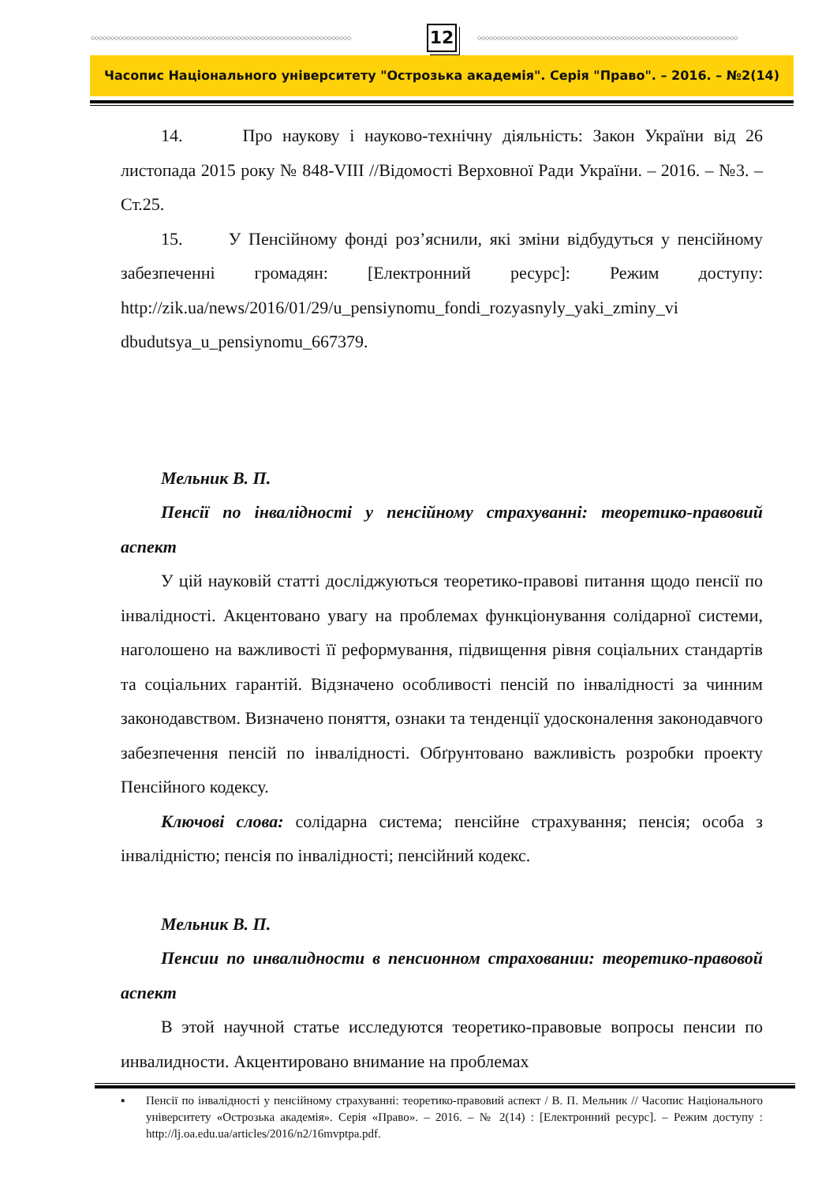◇◇◇◇◇◇◇◇◇◇◇◇◇◇◇◇◇◇◇◇◇◇◇◇◇◇◇◇◇◇◇◇◇◇◇◇◇◇◇◇◇◇◇◇◇◇◇◇◇◇◇◇◇◇◇◇◇◇◇◇◇◇◇◇◇◇
12
◇◇◇◇◇◇◇◇◇◇◇◇◇◇◇◇◇◇◇◇◇◇◇◇◇◇◇◇◇◇◇◇◇◇◇◇◇◇◇◇◇◇◇◇◇◇◇◇◇◇◇◇◇◇◇◇◇◇◇◇◇◇◇◇◇◇
Часопис Національного університету "Острозька академія". Серія "Право". – 2016. – №2(14)
14. Про наукову і науково-технічну діяльність: Закон України від 26 листопада 2015 року № 848-VIII //Відомості Верховної Ради України. – 2016. – №3. – Ст.25.
15. У Пенсійному фонді роз’яснили, які зміни відбудуться у пенсійному забезпеченні громадян: [Електронний ресурс]: Режим доступу: http://zik.ua/news/2016/01/29/u_pensiynomu_fondi_rozyasnyly_yaki_zminy_vi dbudutsya_u_pensiynomu_667379.
Мельник В. П.
Пенсії по інвалідності у пенсійному страхуванні: теоретико-правовий аспект
У цій науковій статті досліджуються теоретико-правові питання щодо пенсії по інвалідності. Акцентовано увагу на проблемах функціонування солідарної системи, наголошено на важливості її реформування, підвищення рівня соціальних стандартів та соціальних гарантій. Відзначено особливості пенсій по інвалідності за чинним законодавством. Визначено поняття, ознаки та тенденції удосконалення законодавчого забезпечення пенсій по інвалідності. Обґрунтовано важливість розробки проекту Пенсійного кодексу.
Ключові слова: солідарна система; пенсійне страхування; пенсія; особа з інвалідністю; пенсія по інвалідності; пенсійний кодекс.
Мельник В. П.
Пенсии по инвалидности в пенсионном страховании: теоретико-правовой аспект
В этой научной статье исследуются теоретико-правовые вопросы пенсии по инвалидности. Акцентировано внимание на проблемах
▪ Пенсії по інвалідності у пенсійному страхуванні: теоретико-правовий аспект / В. П. Мельник // Часопис Національного університету «Острозька академія». Серія «Право». – 2016. – № 2(14) : [Електронний ресурс]. – Режим доступу : http://lj.oa.edu.ua/articles/2016/n2/16mvptpa.pdf.